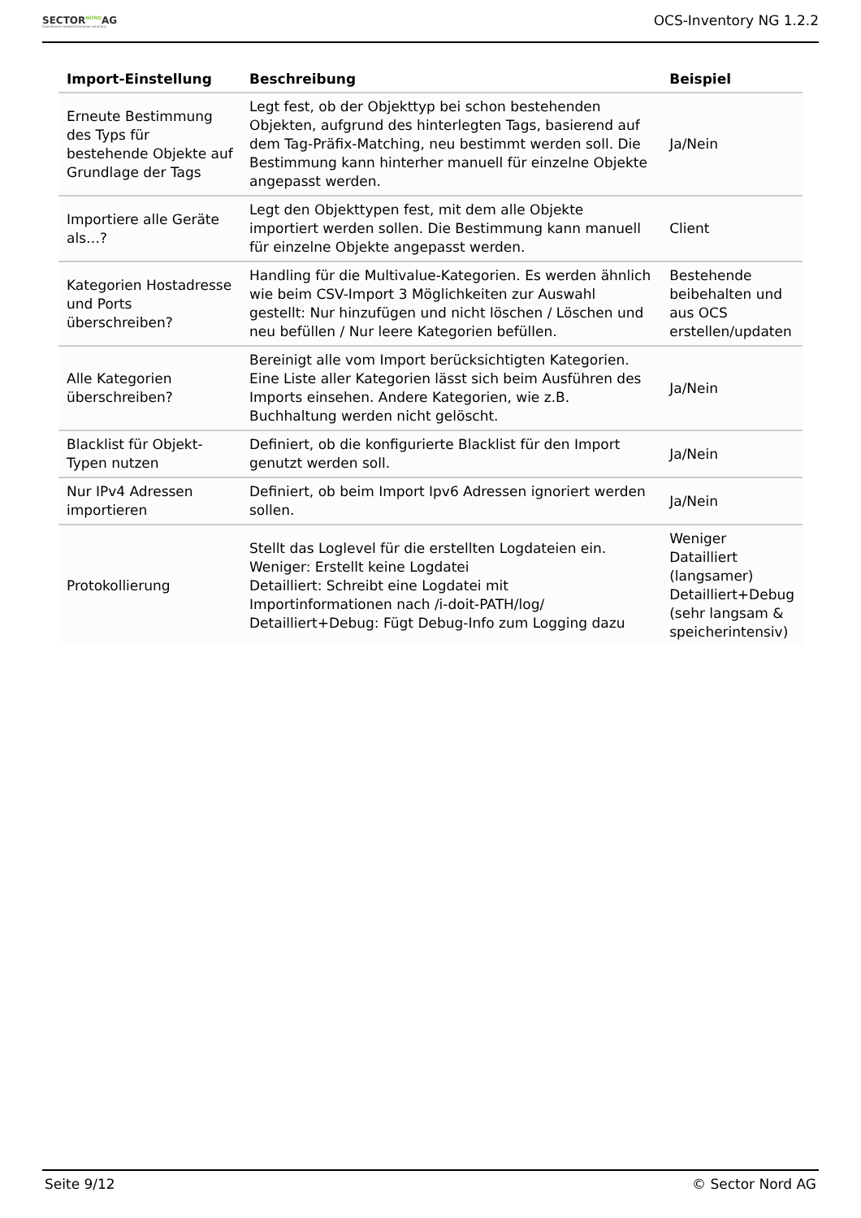SECTORNORDAG
OpenSource based enterprise solutions
OCS-Inventory NG 1.2.2
| Import-Einstellung | Beschreibung | Beispiel |
| --- | --- | --- |
| Erneute Bestimmung des Typs für bestehende Objekte auf Grundlage der Tags | Legt fest, ob der Objekttyp bei schon bestehenden Objekten, aufgrund des hinterlegten Tags, basierend auf dem Tag-Präfix-Matching, neu bestimmt werden soll. Die Bestimmung kann hinterher manuell für einzelne Objekte angepasst werden. | Ja/Nein |
| Importiere alle Geräte als…? | Legt den Objekttypen fest, mit dem alle Objekte importiert werden sollen. Die Bestimmung kann manuell für einzelne Objekte angepasst werden. | Client |
| Kategorien Hostadresse und Ports überschreiben? | Handling für die Multivalue-Kategorien. Es werden ähnlich wie beim CSV-Import 3 Möglichkeiten zur Auswahl gestellt: Nur hinzufügen und nicht löschen / Löschen und neu befüllen / Nur leere Kategorien befüllen. | Bestehende beibehalten und aus OCS erstellen/updaten |
| Alle Kategorien überschreiben? | Bereinigt alle vom Import berücksichtigten Kategorien. Eine Liste aller Kategorien lässt sich beim Ausführen des Imports einsehen. Andere Kategorien, wie z.B. Buchhaltung werden nicht gelöscht. | Ja/Nein |
| Blacklist für Objekt-Typen nutzen | Definiert, ob die konfigurierte Blacklist für den Import genutzt werden soll. | Ja/Nein |
| Nur IPv4 Adressen importieren | Definiert, ob beim Import Ipv6 Adressen ignoriert werden sollen. | Ja/Nein |
| Protokollierung | Stellt das Loglevel für die erstellten Logdateien ein. Weniger: Erstellt keine Logdatei Detailliert: Schreibt eine Logdatei mit Importinformationen nach /i-doit-PATH/log/ Detailliert+Debug: Fügt Debug-Info zum Logging dazu | Weniger Datailliert (langsamer) Detailliert+Debug (sehr langsam & speicherintensiv) |
Seite 9/12 © Sector Nord AG